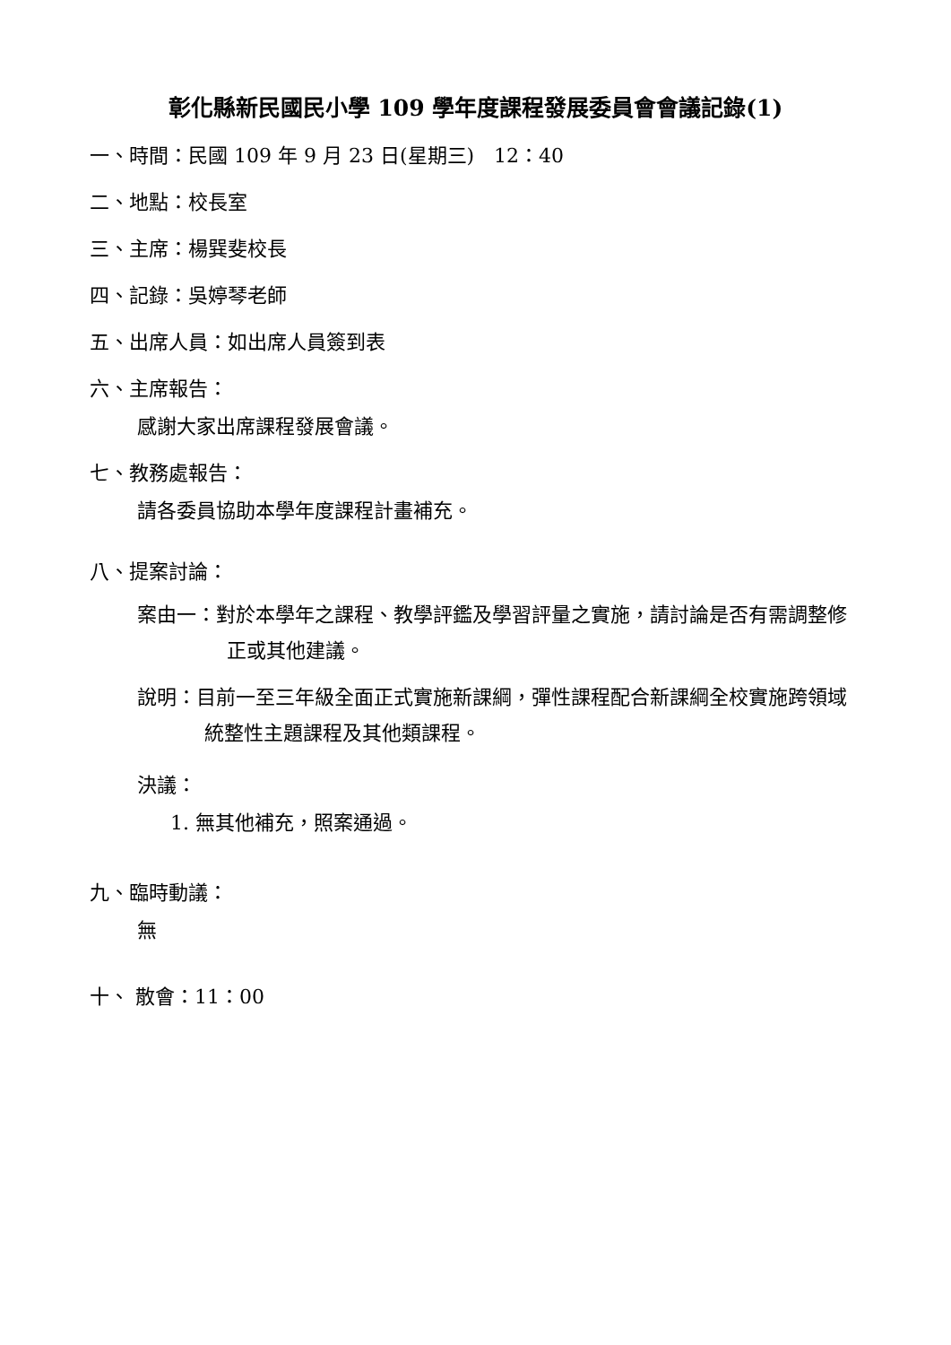彰化縣新民國民小學 109 學年度課程發展委員會會議記錄(1)
一、時間：民國 109 年 9 月 23 日(星期三)　12：40
二、地點：校長室
三、主席：楊巽斐校長
四、記錄：吳婷琴老師
五、出席人員：如出席人員簽到表
六、主席報告：
感謝大家出席課程發展會議。
七、教務處報告：
請各委員協助本學年度課程計畫補充。
八、提案討論：
案由一：對於本學年之課程、教學評鑑及學習評量之實施，請討論是否有需調整修正或其他建議。
說明：目前一至三年級全面正式實施新課綱，彈性課程配合新課綱全校實施跨領域統整性主題課程及其他類課程。
決議：
1. 無其他補充，照案通過。
九、臨時動議：
無
十、 散會：11：00